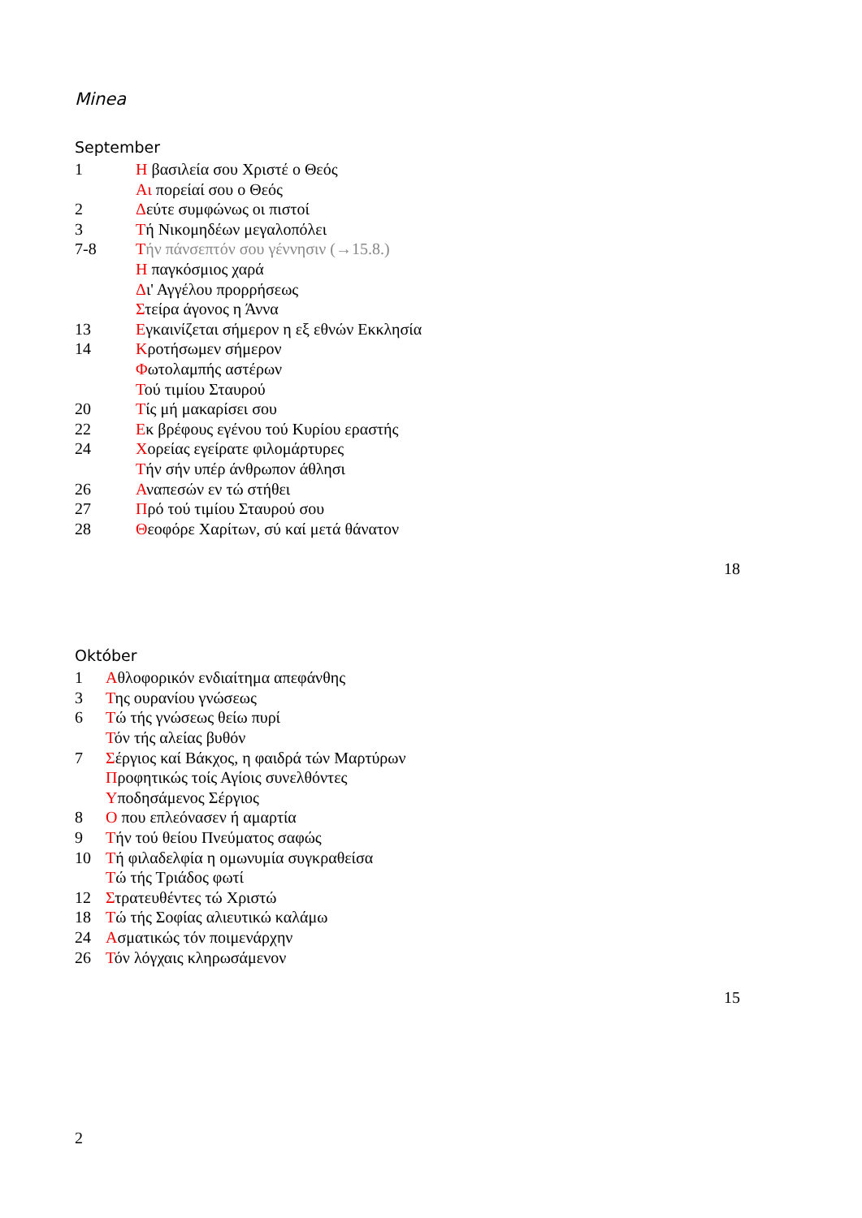Minea
September
1 Η βασιλεία σου Χριστέ ο Θεός
Αι πορείαί σου ο Θεός
2 Δεύτε συμφώνως οι πιστοί
3 Τή Νικομηδέων μεγαλοπόλει
7-8 Τήν πάνσεπτόν σου γέννησιν (→15.8.)
Η παγκόσμιος χαρά
Δι' Αγγέλου προρρήσεως
Στείρα άγονος η Άννα
13 Εγκαινίζεται σήμερον η εξ εθνών Εκκλησία
14 Κροτήσωμεν σήμερον
Φωτολαμπής αστέρων
Τού τιμίου Σταυρού
20 Τίς μή μακαρίσει σου
22 Εκ βρέφους εγένου τού Κυρίου εραστής
24 Χορείας εγείρατε φιλομάρτυρες
Τήν σήν υπέρ άνθρωπον άθλησι
26 Αναπεσών εν τώ στήθει
27 Πρό τού τιμίου Σταυρού σου
28 Θεοφόρε Χαρίτων, σύ καί μετά θάνατον
18
Október
1 Αθλοφορικόν ενδιαίτημα απεφάνθης
3 Της ουρανίου γνώσεως
6 Τώ τής γνώσεως θείω πυρί
Τόν τής αλείας βυθόν
7 Σέργιος καί Βάκχος, η φαιδρά τών Μαρτύρων
Προφητικώς τοίς Αγίοις συνελθόντες
Υποδησάμενος Σέργιος
8 Ο που επλεόνασεν ή αμαρτία
9 Τήν τού θείου Πνεύματος σαφώς
10 Τή φιλαδελφία η ομωνυμία συγκραθείσα
Τώ τής Τριάδος φωτί
12 Στρατευθέντες τώ Χριστώ
18 Τώ τής Σοφίας αλιευτικώ καλάμω
24 Ασματικώς τόν ποιμενάρχην
26 Τόν λόγχαις κληρωσάμενον
15
2